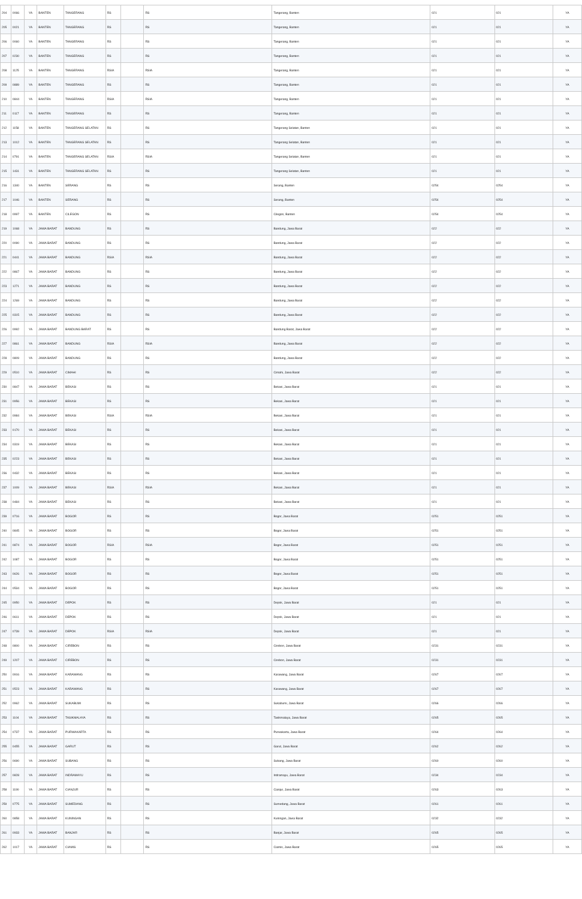| 204 | 0066 | YA | BANTEN | TANGERANG | RS | | RS | Tangerang, Banten | 021 | 021 | YA |
| 205 | 0021 | YA | BANTEN | TANGERANG | RS | | RS | Tangerang, Banten | 021 | 021 | YA |
| 206 | 0060 | YA | BANTEN | TANGERANG | RS | | RS | Tangerang, Banten | 021 | 021 | YA |
| 207 | 0230 | YA | BANTEN | TANGERANG | RS | | RS | Tangerang, Banten | 021 | 021 | YA |
| 208 | 1125 | YA | BANTEN | TANGERANG | RSIA | | RSIA | Tangerang, Banten | 021 | 021 | YA |
| 209 | 0889 | YA | BANTEN | TANGERANG | RS | | RS | Tangerang, Banten | 021 | 021 | YA |
| 210 | 0844 | YA | BANTEN | TANGERANG | RSIA | | RSIA | Tangerang, Banten | 021 | 021 | YA |
| 211 | 0117 | YA | BANTEN | TANGERANG | RS | | RS | Tangerang, Banten | 021 | 021 | YA |
| 212 | 1158 | YA | BANTEN | TANGERANG SELATAN | RS | | RS | Tangerang Selatan, Banten | 021 | 021 | YA |
| 213 | 1012 | YA | BANTEN | TANGERANG SELATAN | RS | | RS | Tangerang Selatan, Banten | 021 | 021 | YA |
| 214 | 0791 | YA | BANTEN | TANGERANG SELATAN | RSIA | | RSIA | Tangerang Selatan, Banten | 021 | 021 | YA |
| 215 | 1431 | YA | BANTEN | TANGERANG SELATAN | RS | | RS | Tangerang Selatan, Banten | 021 | 021 | YA |
| 216 | 1340 | YA | BANTEN | SERANG | RS | | RS | Serang, Banten | 0254 | 0254 | YA |
| 217 | 1046 | YA | BANTEN | SERANG | RS | | RS | Serang, Banten | 0254 | 0254 | YA |
| 218 | 0997 | YA | BANTEN | CILEGON | RS | | RS | Cilegon, Banten | 0254 | 0254 | YA |
| 219 | 1068 | YA | JAWA BARAT | BANDUNG | RS | | RS | Bandung, Jawa Barat | 022 | 022 | YA |
| 220 | 0090 | YA | JAWA BARAT | BANDUNG | RS | | RS | Bandung, Jawa Barat | 022 | 022 | YA |
| 221 | 0441 | YA | JAWA BARAT | BANDUNG | RSIA | | RSIA | Bandung, Jawa Barat | 022 | 022 | YA |
| 222 | 0867 | YA | JAWA BARAT | BANDUNG | RS | | RS | Bandung, Jawa Barat | 022 | 022 | YA |
| 223 | 1271 | YA | JAWA BARAT | BANDUNG | RS | | RS | Bandung, Jawa Barat | 022 | 022 | YA |
| 224 | 1269 | YA | JAWA BARAT | BANDUNG | RS | | RS | Bandung, Jawa Barat | 022 | 022 | YA |
| 225 | 0315 | YA | JAWA BARAT | BANDUNG | RS | | RS | Bandung, Jawa Barat | 022 | 022 | YA |
| 226 | 0992 | YA | JAWA BARAT | BANDUNG BARAT | RS | | RS | Bandung Barat, Jawa Barat | 022 | 022 | YA |
| 227 | 0861 | YA | JAWA BARAT | BANDUNG | RSIA | | RSIA | Bandung, Jawa Barat | 022 | 022 | YA |
| 228 | 0809 | YA | JAWA BARAT | BANDUNG | RS | | RS | Bandung, Jawa Barat | 022 | 022 | YA |
| 229 | 0510 | YA | JAWA BARAT | CIMAHI | RS | | RS | Cimahi, Jawa Barat | 022 | 022 | YA |
| 230 | 0847 | YA | JAWA BARAT | BEKASI | RS | | RS | Bekasi, Jawa Barat | 021 | 021 | YA |
| 231 | 0956 | YA | JAWA BARAT | BEKASI | RS | | RS | Bekasi, Jawa Barat | 021 | 021 | YA |
| 232 | 0984 | YA | JAWA BARAT | BEKASI | RSIA | | RSIA | Bekasi, Jawa Barat | 021 | 021 | YA |
| 233 | 0170 | YA | JAWA BARAT | BEKASI | RS | | RS | Bekasi, Jawa Barat | 021 | 021 | YA |
| 234 | 0319 | YA | JAWA BARAT | BEKASI | RS | | RS | Bekasi, Jawa Barat | 021 | 021 | YA |
| 235 | 0223 | YA | JAWA BARAT | BEKASI | RS | | RS | Bekasi, Jawa Barat | 021 | 021 | YA |
| 236 | 0432 | YA | JAWA BARAT | BEKASI | RS | | RS | Bekasi, Jawa Barat | 021 | 021 | YA |
| 237 | 1009 | YA | JAWA BARAT | BEKASI | RSIA | | RSIA | Bekasi, Jawa Barat | 021 | 021 | YA |
| 238 | 0484 | YA | JAWA BARAT | BEKASI | RS | | RS | Bekasi, Jawa Barat | 021 | 021 | YA |
| 239 | 0716 | YA | JAWA BARAT | BOGOR | RS | | RS | Bogor, Jawa Barat | 0251 | 0251 | YA |
| 240 | 0845 | YA | JAWA BARAT | BOGOR | RS | | RS | Bogor, Jawa Barat | 0251 | 0251 | YA |
| 241 | 0874 | YA | JAWA BARAT | BOGOR | RSIA | | RSIA | Bogor, Jawa Barat | 0251 | 0251 | YA |
| 242 | 1087 | YA | JAWA BARAT | BOGOR | RS | | RS | Bogor, Jawa Barat | 0251 | 0251 | YA |
| 243 | 0626 | YA | JAWA BARAT | BOGOR | RS | | RS | Bogor, Jawa Barat | 0251 | 0251 | YA |
| 244 | 0534 | YA | JAWA BARAT | BOGOR | RS | | RS | Bogor, Jawa Barat | 0251 | 0251 | YA |
| 245 | 0950 | YA | JAWA BARAT | DEPOK | RS | | RS | Depok, Jawa Barat | 021 | 021 | YA |
| 246 | 0611 | YA | JAWA BARAT | DEPOK | RS | | RS | Depok, Jawa Barat | 021 | 021 | YA |
| 247 | 0739 | YA | JAWA BARAT | DEPOK | RSIA | | RSIA | Depok, Jawa Barat | 021 | 021 | YA |
| 248 | 0800 | YA | JAWA BARAT | CIREBON | RS | | RS | Cirebon, Jawa Barat | 0231 | 0231 | YA |
| 249 | 1207 | YA | JAWA BARAT | CIREBON | RS | | RS | Cirebon, Jawa Barat | 0231 | 0231 | YA |
| 250 | 0916 | YA | JAWA BARAT | KARAWANG | RS | | RS | Karawang, Jawa Barat | 0267 | 0267 | YA |
| 251 | 0523 | YA | JAWA BARAT | KARAWANG | RS | | RS | Karawang, Jawa Barat | 0267 | 0267 | YA |
| 252 | 0962 | YA | JAWA BARAT | SUKABUMI | RS | | RS | Sukabumi, Jawa Barat | 0266 | 0266 | YA |
| 253 | 1104 | YA | JAWA BARAT | TASIKMALAYA | RS | | RS | Tasikmalaya, Jawa Barat | 0265 | 0265 | YA |
| 254 | 0737 | YA | JAWA BARAT | PURWAKARTA | RS | | RS | Purwakarta, Jawa Barat | 0264 | 0264 | YA |
| 255 | 0455 | YA | JAWA BARAT | GARUT | RS | | RS | Garut, Jawa Barat | 0262 | 0262 | YA |
| 256 | 0690 | YA | JAWA BARAT | SUBANG | RS | | RS | Subang, Jawa Barat | 0260 | 0260 | YA |
| 257 | 0828 | YA | JAWA BARAT | INDRAMAYU | RS | | RS | Indramayu, Jawa Barat | 0234 | 0234 | YA |
| 258 | 1190 | YA | JAWA BARAT | CIANJUR | RS | | RS | Cianjur, Jawa Barat | 0263 | 0263 | YA |
| 259 | 0775 | YA | JAWA BARAT | SUMEDANG | RS | | RS | Sumedang, Jawa Barat | 0261 | 0261 | YA |
| 260 | 0858 | YA | JAWA BARAT | KUNINGAN | RS | | RS | Kuningan, Jawa Barat | 0232 | 0232 | YA |
| 261 | 0933 | YA | JAWA BARAT | BANJAR | RS | | RS | Banjar, Jawa Barat | 0265 | 0265 | YA |
| 262 | 1017 | YA | JAWA BARAT | CIAMIS | RS | | RS | Ciamis, Jawa Barat | 0265 | 0265 | YA |